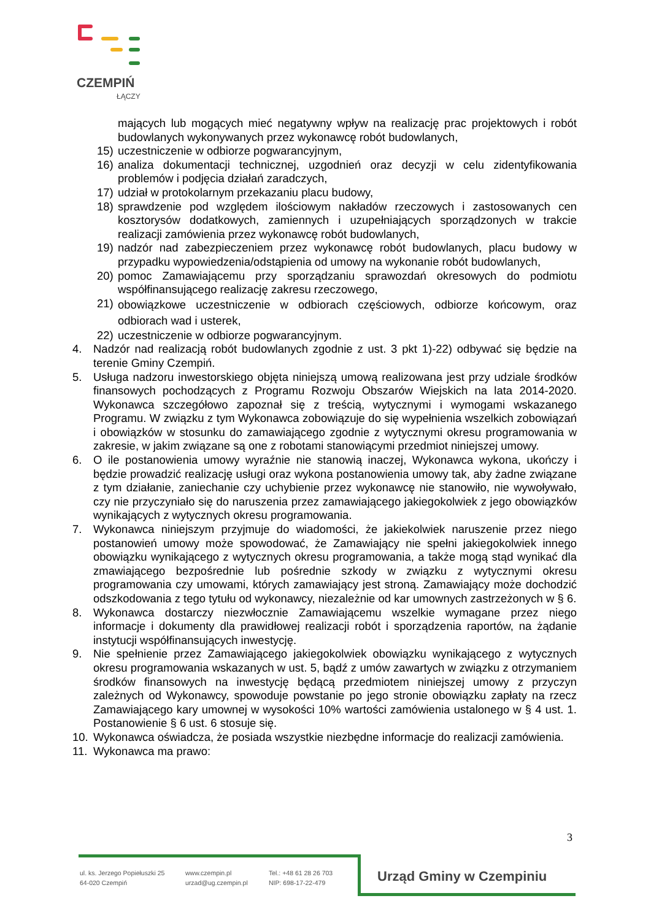CZEMPIŃ
ŁĄCZY
mających lub mogących mieć negatywny wpływ na realizację prac projektowych i robót budowlanych wykonywanych przez wykonawcę robót budowlanych,
15) uczestniczenie w odbiorze pogwarancyjnym,
16) analiza dokumentacji technicznej, uzgodnień oraz decyzji w celu zidentyfikowania problemów i podjęcia działań zaradczych,
17) udział w protokolarnym przekazaniu placu budowy,
18) sprawdzenie pod względem ilościowym nakładów rzeczowych i zastosowanych cen kosztorysów dodatkowych, zamiennych i uzupełniających sporządzonych w trakcie realizacji zamówienia przez wykonawcę robót budowlanych,
19) nadzór nad zabezpieczeniem przez wykonawcę robót budowlanych, placu budowy w przypadku wypowiedzenia/odstąpienia od umowy na wykonanie robót budowlanych,
20) pomoc Zamawiającemu przy sporządzaniu sprawozdań okresowych do podmiotu współfinansującego realizację zakresu rzeczowego,
21)
obowiązkowe uczestniczenie w odbiorach częściowych, odbiorze końcowym, oraz odbiorach wad i usterek,
22) uczestniczenie w odbiorze pogwarancyjnym.
4. Nadzór nad realizacją robót budowlanych zgodnie z ust. 3 pkt 1)-22) odbywać się będzie na terenie Gminy Czempiń.
5. Usługa nadzoru inwestorskiego objęta niniejszą umową realizowana jest przy udziale środków finansowych pochodzących z Programu Rozwoju Obszarów Wiejskich na lata 2014-2020. Wykonawca szczegółowo zapoznał się z treścią, wytycznymi i wymogami wskazanego Programu. W związku z tym Wykonawca zobowiązuje do się wypełnienia wszelkich zobowiązań i obowiązków w stosunku do zamawiającego zgodnie z wytycznymi okresu programowania w zakresie, w jakim związane są one z robotami stanowiącymi przedmiot niniejszej umowy.
6. O ile postanowienia umowy wyraźnie nie stanowią inaczej, Wykonawca wykona, ukończy i będzie prowadzić realizację usługi oraz wykona postanowienia umowy tak, aby żadne związane z tym działanie, zaniechanie czy uchybienie przez wykonawcę nie stanowiło, nie wywoływało, czy nie przyczyniało się do naruszenia przez zamawiającego jakiegokolwiek z jego obowiązków wynikających z wytycznych okresu programowania.
7. Wykonawca niniejszym przyjmuje do wiadomości, że jakiekolwiek naruszenie przez niego postanowień umowy może spowodować, że Zamawiający nie spełni jakiegokolwiek innego obowiązku wynikającego z wytycznych okresu programowania, a także mogą stąd wynikać dla zmawiającego bezpośrednie lub pośrednie szkody w związku z wytycznymi okresu programowania czy umowami, których zamawiający jest stroną. Zamawiający może dochodzić odszkodowania z tego tytułu od wykonawcy, niezależnie od kar umownych zastrzeżonych w § 6.
8. Wykonawca dostarczy niezwłocznie Zamawiającemu wszelkie wymagane przez niego informacje i dokumenty dla prawidłowej realizacji robót i sporządzenia raportów, na żądanie instytucji współfinansujących inwestycję.
9. Nie spełnienie przez Zamawiającego jakiegokolwiek obowiązku wynikającego z wytycznych okresu programowania wskazanych w ust. 5, bądź z umów zawartych w związku z otrzymaniem środków finansowych na inwestycję będącą przedmiotem niniejszej umowy z przyczyn zależnych od Wykonawcy, spowoduje powstanie po jego stronie obowiązku zapłaty na rzecz Zamawiającego kary umownej w wysokości 10% wartości zamówienia ustalonego w § 4 ust. 1. Postanowienie § 6 ust. 6 stosuje się.
10. Wykonawca oświadcza, że posiada wszystkie niezbędne informacje do realizacji zamówienia.
11. Wykonawca ma prawo:
3
ul. ks. Jerzego Popiełuszki 25
64-020 Czempiń
www.czempin.pl
urzad@ug.czempin.pl
Tel.: +48 61 28 26 703
NIP: 698-17-22-479
Urząd Gminy w Czempiniu